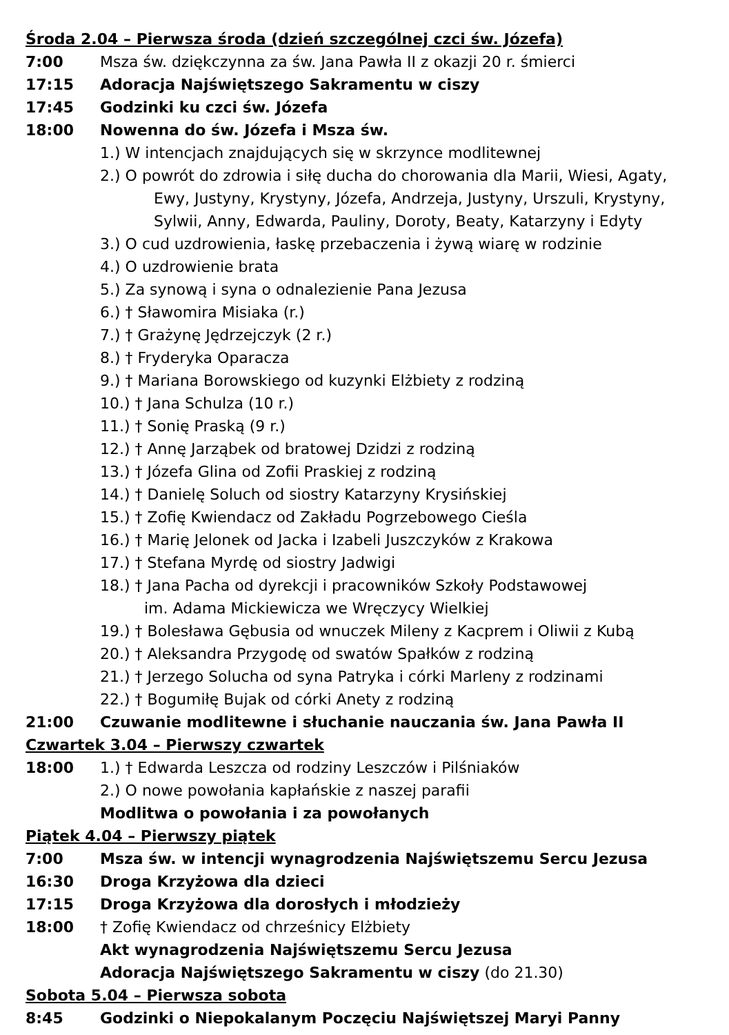Środa 2.04 – Pierwsza środa (dzień szczególnej czci św. Józefa)
7:00 Msza św. dziękczynna za św. Jana Pawła II z okazji 20 r. śmierci
17:15 Adoracja Najświętszego Sakramentu w ciszy
17:45 Godzinki ku czci św. Józefa
18:00 Nowenna do św. Józefa i Msza św.
1.) W intencjach znajdujących się w skrzynce modlitewnej
2.) O powrót do zdrowia i siłę ducha do chorowania dla Marii, Wiesi, Agaty,
Ewy, Justyny, Krystyny, Józefa, Andrzeja, Justyny, Urszuli, Krystyny,
Sylwii, Anny, Edwarda, Pauliny, Doroty, Beaty, Katarzyny i Edyty
3.) O cud uzdrowienia, łaskę przebaczenia i żywą wiarę w rodzinie
4.) O uzdrowienie brata
5.) Za synową i syna o odnalezienie Pana Jezusa
6.) † Sławomira Misiaka (r.)
7.) † Grażynę Jędrzejczyk (2 r.)
8.) † Fryderyka Oparacza
9.) † Mariana Borowskiego od kuzynki Elżbiety z rodziną
10.) † Jana Schulza (10 r.)
11.) † Sonię Praską (9 r.)
12.) † Annę Jarząbek od bratowej Dzidzi z rodziną
13.) † Józefa Glina od Zofii Praskiej z rodziną
14.) † Danielę Soluch od siostry Katarzyny Krysińskiej
15.) † Zofię Kwiendacz od Zakładu Pogrzebowego Cieśla
16.) † Marię Jelonek od Jacka i Izabeli Juszczyków z Krakowa
17.) † Stefana Myrdę od siostry Jadwigi
18.) † Jana Pacha od dyrekcji i pracowników Szkoły Podstawowej
im. Adama Mickiewicza we Wręczycy Wielkiej
19.) † Bolesława Gębusia od wnuczek Mileny z Kacprem i Oliwii z Kubą
20.) † Aleksandra Przygodę od swatów Spałków z rodziną
21.) † Jerzego Solucha od syna Patryka i córki Marleny z rodzinami
22.) † Bogumiłę Bujak od córki Anety z rodziną
21:00 Czuwanie modlitewne i słuchanie nauczania św. Jana Pawła II
Czwartek 3.04 – Pierwszy czwartek
18:00 1.) † Edwarda Leszcza od rodziny Leszczów i Pilśniaków
2.) O nowe powołania kapłańskie z naszej parafii
Modlitwa o powołania i za powołanych
Piątek 4.04 – Pierwszy piątek
7:00 Msza św. w intencji wynagrodzenia Najświętszemu Sercu Jezusa
16:30 Droga Krzyżowa dla dzieci
17:15 Droga Krzyżowa dla dorosłych i młodzieży
18:00 † Zofię Kwiendacz od chrześnicy Elżbiety
Akt wynagrodzenia Najświętszemu Sercu Jezusa
Adoracja Najświętszego Sakramentu w ciszy (do 21.30)
Sobota 5.04 – Pierwsza sobota
8:45 Godzinki o Niepokalanym Poczęciu Najświętszej Maryi Panny